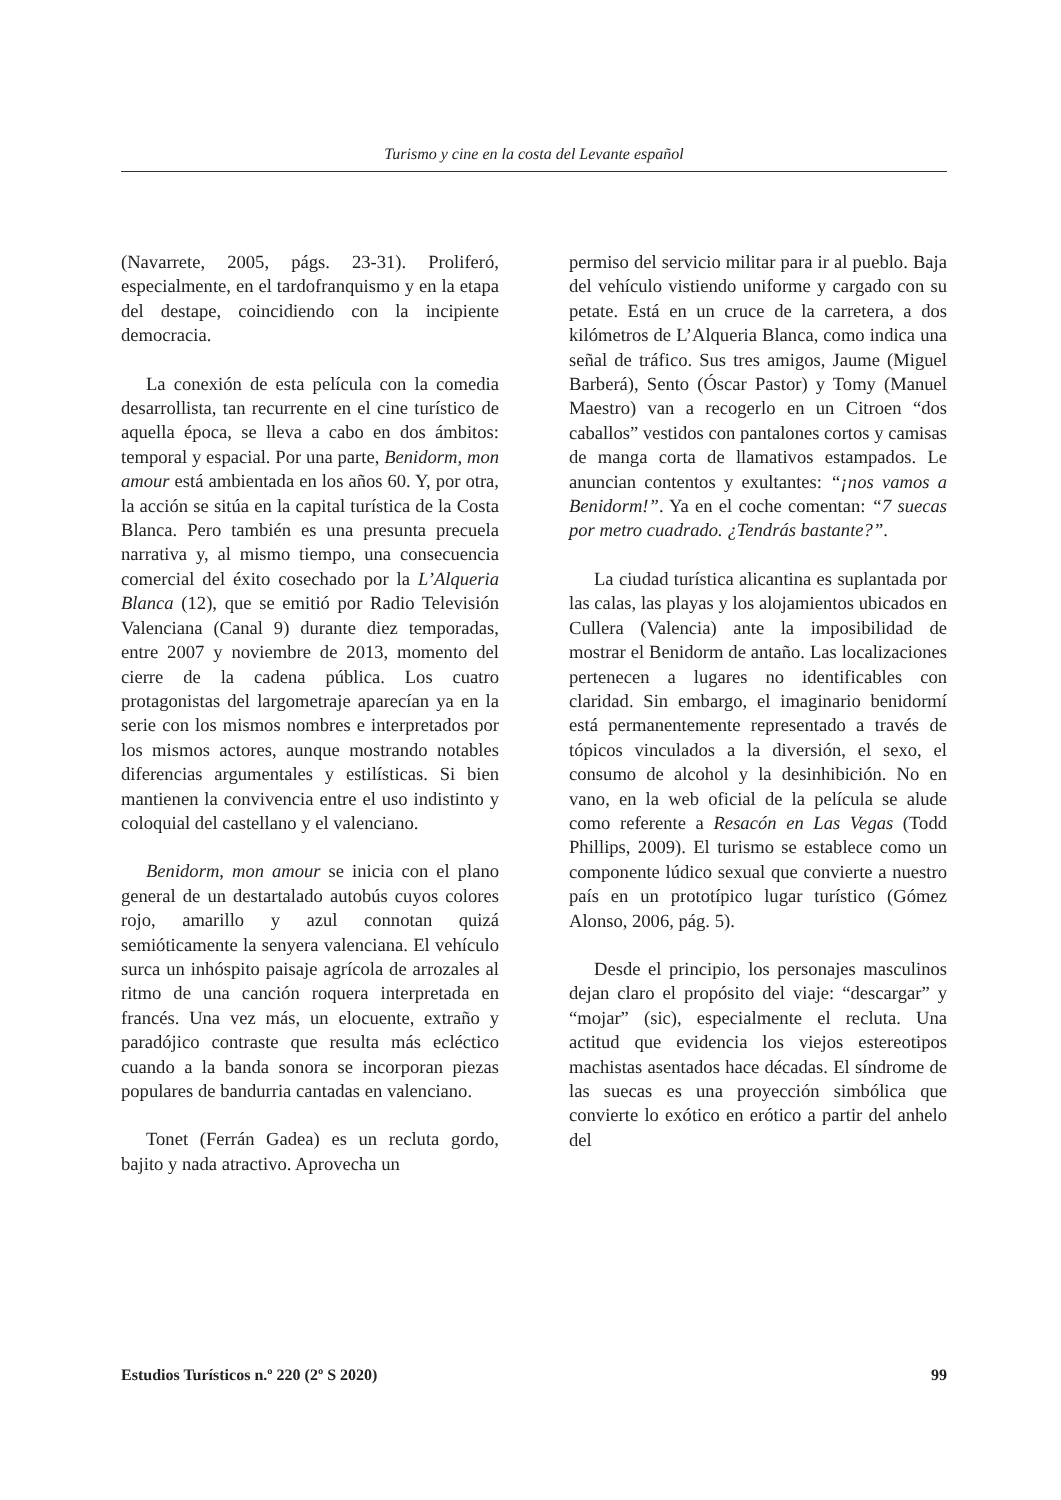Turismo y cine en la costa del Levante español
(Navarrete, 2005, págs. 23-31). Proliferó, especialmente, en el tardofranquismo y en la etapa del destape, coincidiendo con la incipiente democracia.
La conexión de esta película con la comedia desarrollista, tan recurrente en el cine turístico de aquella época, se lleva a cabo en dos ámbitos: temporal y espacial. Por una parte, Benidorm, mon amour está ambientada en los años 60. Y, por otra, la acción se sitúa en la capital turística de la Costa Blanca. Pero también es una presunta precuela narrativa y, al mismo tiempo, una consecuencia comercial del éxito cosechado por la L’Alqueria Blanca (12), que se emitió por Radio Televisión Valenciana (Canal 9) durante diez temporadas, entre 2007 y noviembre de 2013, momento del cierre de la cadena pública. Los cuatro protagonistas del largometraje aparecían ya en la serie con los mismos nombres e interpretados por los mismos actores, aunque mostrando notables diferencias argumentales y estilísticas. Si bien mantienen la convivencia entre el uso indistinto y coloquial del castellano y el valenciano.
Benidorm, mon amour se inicia con el plano general de un destartalado autobús cuyos colores rojo, amarillo y azul connotan quizá semióticamente la senyera valenciana. El vehículo surca un inhóspito paisaje agrícola de arrozales al ritmo de una canción roquera interpretada en francés. Una vez más, un elocuente, extraño y paradójico contraste que resulta más ecléctico cuando a la banda sonora se incorporan piezas populares de bandurria cantadas en valenciano.
Tonet (Ferrán Gadea) es un recluta gordo, bajito y nada atractivo. Aprovecha un
permiso del servicio militar para ir al pueblo. Baja del vehículo vistiendo uniforme y cargado con su petate. Está en un cruce de la carretera, a dos kilómetros de L’Alqueria Blanca, como indica una señal de tráfico. Sus tres amigos, Jaume (Miguel Barberá), Sento (Óscar Pastor) y Tomy (Manuel Maestro) van a recogerlo en un Citroen “dos caballos” vestidos con pantalones cortos y camisas de manga corta de llamativos estampados. Le anuncian contentos y exultantes: “¡nos vamos a Benidorm!”. Ya en el coche comentan: “7 suecas por metro cuadrado. ¿Tendrás bastante?”.
La ciudad turística alicantina es suplantada por las calas, las playas y los alojamientos ubicados en Cullera (Valencia) ante la imposibilidad de mostrar el Benidorm de antaño. Las localizaciones pertenecen a lugares no identificables con claridad. Sin embargo, el imaginario benidormí está permanentemente representado a través de tópicos vinculados a la diversión, el sexo, el consumo de alcohol y la desinhibición. No en vano, en la web oficial de la película se alude como referente a Resacón en Las Vegas (Todd Phillips, 2009). El turismo se establece como un componente lúdico sexual que convierte a nuestro país en un prototípico lugar turístico (Gómez Alonso, 2006, pág. 5).
Desde el principio, los personajes masculinos dejan claro el propósito del viaje: “descargar” y “mojar” (sic), especialmente el recluta. Una actitud que evidencia los viejos estereotipos machistas asentados hace décadas. El síndrome de las suecas es una proyección simbólica que convierte lo exótico en erótico a partir del anhelo del
Estudios Turísticos n.º 220 (2º S 2020) 99